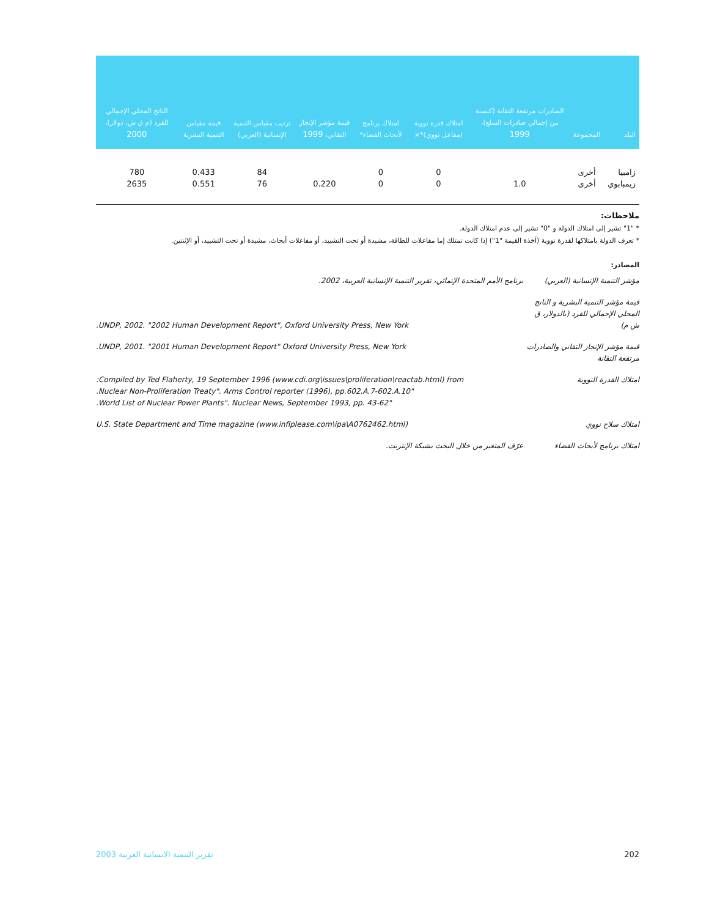| البلد | المجموعة | الصادرات مرتفعة التقانة (كنسبة من إجمالي صادرات السلع)، 1999 | امتلاك قدرة نووية (مفاعل نووي)*× | امتلاك برنامج لأبحاث الفضاء* | قيمة مؤشر الإنجاز التقاني، 1999 | ترتيب مقياس التنمية الإنسانية (العربي) | قيمة مقياس التنمية البشرية | الناتج المحلي الإجمالي للفرد (م ق ش، دولار)، 2000 |
| --- | --- | --- | --- | --- | --- | --- | --- | --- |
| زامبيا | أخرى | | 0 | 0 | | 84 | 0.433 | 780 |
| زيمبابوي | أخرى | 1.0 | 0 | 0 | 0.220 | 76 | 0.551 | 2635 |
ملاحظات:
* "1" تشير إلى امتلاك الدولة و "0" تشير إلى عدم امتلاك الدولة.
* تعرف الدولة بامتلاكها لقدرة نووية (آخذة القيمة "1") إذا كانت تمتلك إما مفاعلات للطاقة، مشيدة أو تحت التشييد، أو مفاعلات أبحاث، مشيدة أو تحت التشييد، أو الإثنتين.
المصادر:
| مؤشر التنمية الإنسانية (العربي) | برنامج الأمم المتحدة الإنمائي، تقرير التنمية الإنسانية العربية، 2002. |
| قيمة مؤشر التنمية البشرية و الناتج المحلي الإجمالي للفرد (بالدولار، ق ش م) | UNDP, 2002. "2002 Human Development Report", Oxford University Press, New York. |
| قيمة مؤشر الإنجاز التقاني والصادرات مرتفعة التقانة | UNDP, 2001. "2001 Human Development Report" Oxford University Press, New York. |
| امتلاك القدرة النووية | Compiled by Ted Flaherty, 19 September 1996 (www.cdi.org\issues\proliferation\reactab.html) from: "Nuclear Non-Proliferation Treaty". Arms Control reporter (1996), pp.602.A.7-602.A.10. "World List of Nuclear Power Plants". Nuclear News, September 1993, pp. 43-62. |
| امتلاك سلاح نووي | U.S. State Department and Time magazine (www.infiplease.com\ipa\A0762462.html) |
| امتلاك برنامج لأبحاث الفضاء | عرّف المتغير من خلال البحث بشبكة الإنترنت. |
تقرير التنمية الانسانية العربية 2003 202